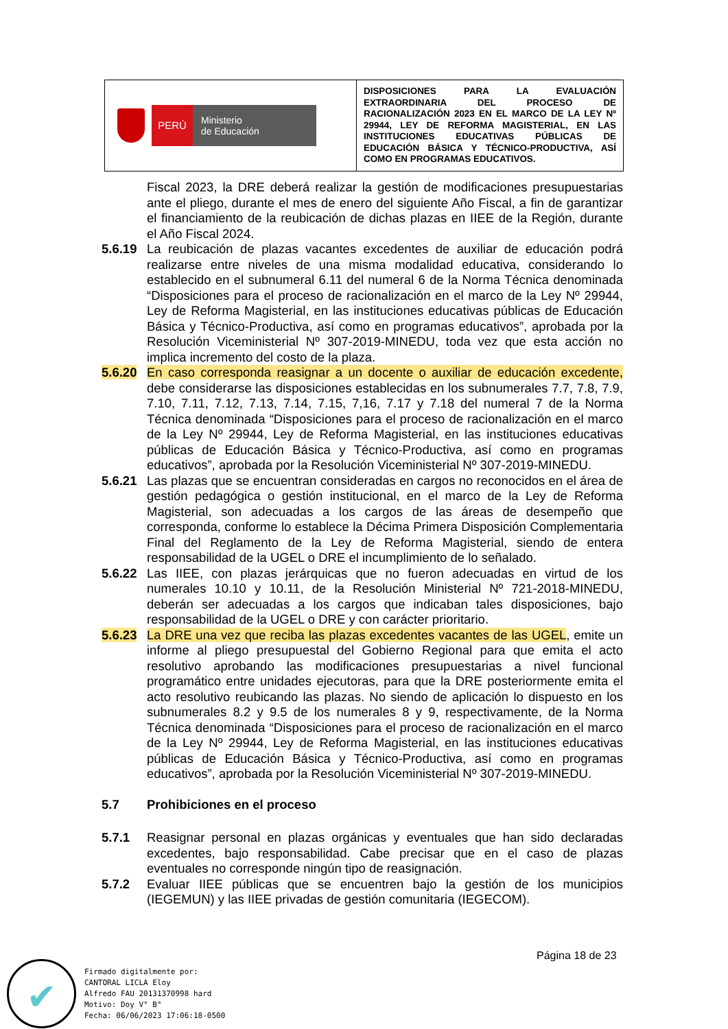| PERÚ Ministerio de Educación | DISPOSICIONES PARA LA EVALUACIÓN EXTRAORDINARIA DEL PROCESO DE RACIONALIZACIÓN 2023 EN EL MARCO DE LA LEY Nº 29944, LEY DE REFORMA MAGISTERIAL, EN LAS INSTITUCIONES EDUCATIVAS PÚBLICAS DE EDUCACIÓN BÁSICA Y TÉCNICO-PRODUCTIVA, ASÍ COMO EN PROGRAMAS EDUCATIVOS. |
Fiscal 2023, la DRE deberá realizar la gestión de modificaciones presupuestarias ante el pliego, durante el mes de enero del siguiente Año Fiscal, a fin de garantizar el financiamiento de la reubicación de dichas plazas en IIEE de la Región, durante el Año Fiscal 2024.
5.6.19 La reubicación de plazas vacantes excedentes de auxiliar de educación podrá realizarse entre niveles de una misma modalidad educativa, considerando lo establecido en el subnumeral 6.11 del numeral 6 de la Norma Técnica denominada “Disposiciones para el proceso de racionalización en el marco de la Ley Nº 29944, Ley de Reforma Magisterial, en las instituciones educativas públicas de Educación Básica y Técnico-Productiva, así como en programas educativos”, aprobada por la Resolución Viceministerial Nº 307-2019-MINEDU, toda vez que esta acción no implica incremento del costo de la plaza.
5.6.20 En caso corresponda reasignar a un docente o auxiliar de educación excedente, debe considerarse las disposiciones establecidas en los subnumerales 7.7, 7.8, 7.9, 7.10, 7.11, 7.12, 7.13, 7.14, 7.15, 7,16, 7.17 y 7.18 del numeral 7 de la Norma Técnica denominada “Disposiciones para el proceso de racionalización en el marco de la Ley Nº 29944, Ley de Reforma Magisterial, en las instituciones educativas públicas de Educación Básica y Técnico-Productiva, así como en programas educativos”, aprobada por la Resolución Viceministerial Nº 307-2019-MINEDU.
5.6.21 Las plazas que se encuentran consideradas en cargos no reconocidos en el área de gestión pedagógica o gestión institucional, en el marco de la Ley de Reforma Magisterial, son adecuadas a los cargos de las áreas de desempeño que corresponda, conforme lo establece la Décima Primera Disposición Complementaria Final del Reglamento de la Ley de Reforma Magisterial, siendo de entera responsabilidad de la UGEL o DRE el incumplimiento de lo señalado.
5.6.22 Las IIEE, con plazas jerárquicas que no fueron adecuadas en virtud de los numerales 10.10 y 10.11, de la Resolución Ministerial Nº 721-2018-MINEDU, deberán ser adecuadas a los cargos que indicaban tales disposiciones, bajo responsabilidad de la UGEL o DRE y con carácter prioritario.
5.6.23 La DRE una vez que reciba las plazas excedentes vacantes de las UGEL, emite un informe al pliego presupuestal del Gobierno Regional para que emita el acto resolutivo aprobando las modificaciones presupuestarias a nivel funcional programático entre unidades ejecutoras, para que la DRE posteriormente emita el acto resolutivo reubicando las plazas. No siendo de aplicación lo dispuesto en los subnumerales 8.2 y 9.5 de los numerales 8 y 9, respectivamente, de la Norma Técnica denominada “Disposiciones para el proceso de racionalización en el marco de la Ley Nº 29944, Ley de Reforma Magisterial, en las instituciones educativas públicas de Educación Básica y Técnico-Productiva, así como en programas educativos”, aprobada por la Resolución Viceministerial Nº 307-2019-MINEDU.
5.7 Prohibiciones en el proceso
5.7.1 Reasignar personal en plazas orgánicas y eventuales que han sido declaradas excedentes, bajo responsabilidad. Cabe precisar que en el caso de plazas eventuales no corresponde ningún tipo de reasignación.
5.7.2 Evaluar IIEE públicas que se encuentren bajo la gestión de los municipios (IEGEMUN) y las IIEE privadas de gestión comunitaria (IEGECOM).
Página 18 de 23
✔
Firmado digitalmente por:
CANTORAL LICLA Eloy
Alfredo FAU 20131370998 hard
Motivo: Doy V° B°
Fecha: 06/06/2023 17:06:18-0500